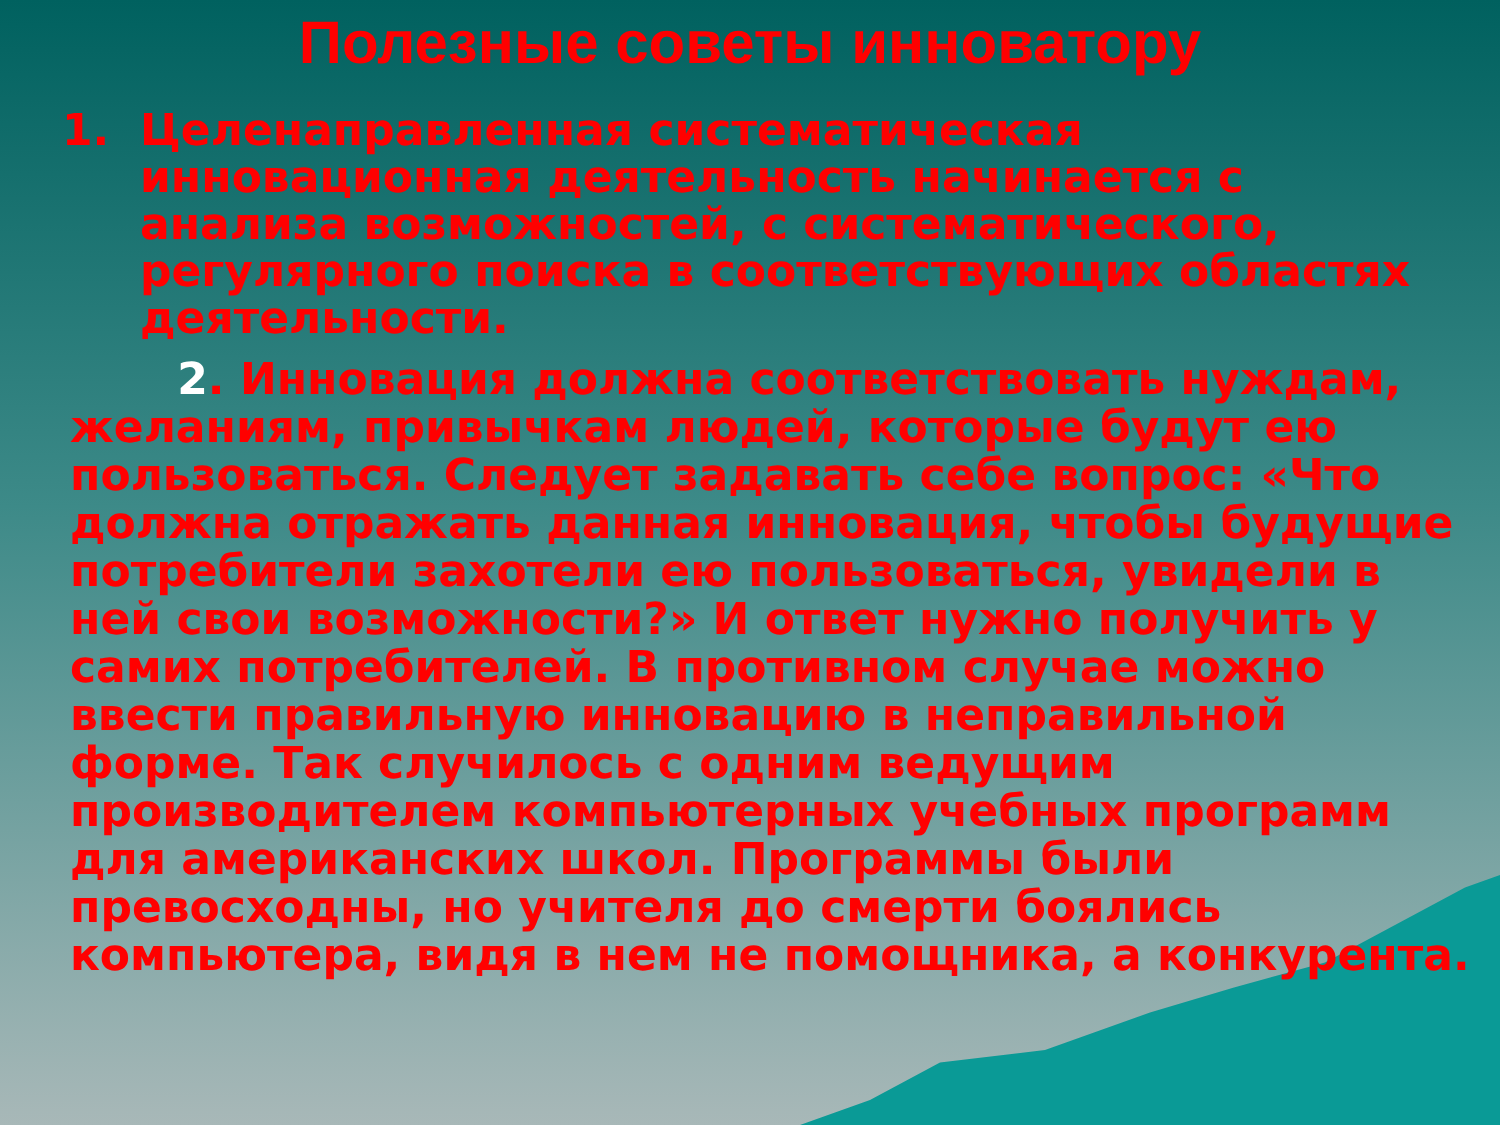Полезные советы инноватору
1. Целенаправленная систематическая инновационная деятельность начинается с анализа возможностей, с систематического, регулярного поиска в соответствующих областях деятельности.
2. Инновация должна соответствовать нуждам, желаниям, привычкам людей, которые будут ею пользоваться. Следует задавать себе вопрос: «Что должна отражать данная инновация, чтобы будущие потребители захотели ею пользоваться, увидели в ней свои возможности?» И ответ нужно получить у самих потребителей. В противном случае можно ввести правильную инновацию в неправильной форме. Так случилось с одним ведущим производителем компьютерных учебных программ для американских школ. Программы были превосходны, но учителя до смерти боялись компьютера, видя в нем не помощника, а конкурента.